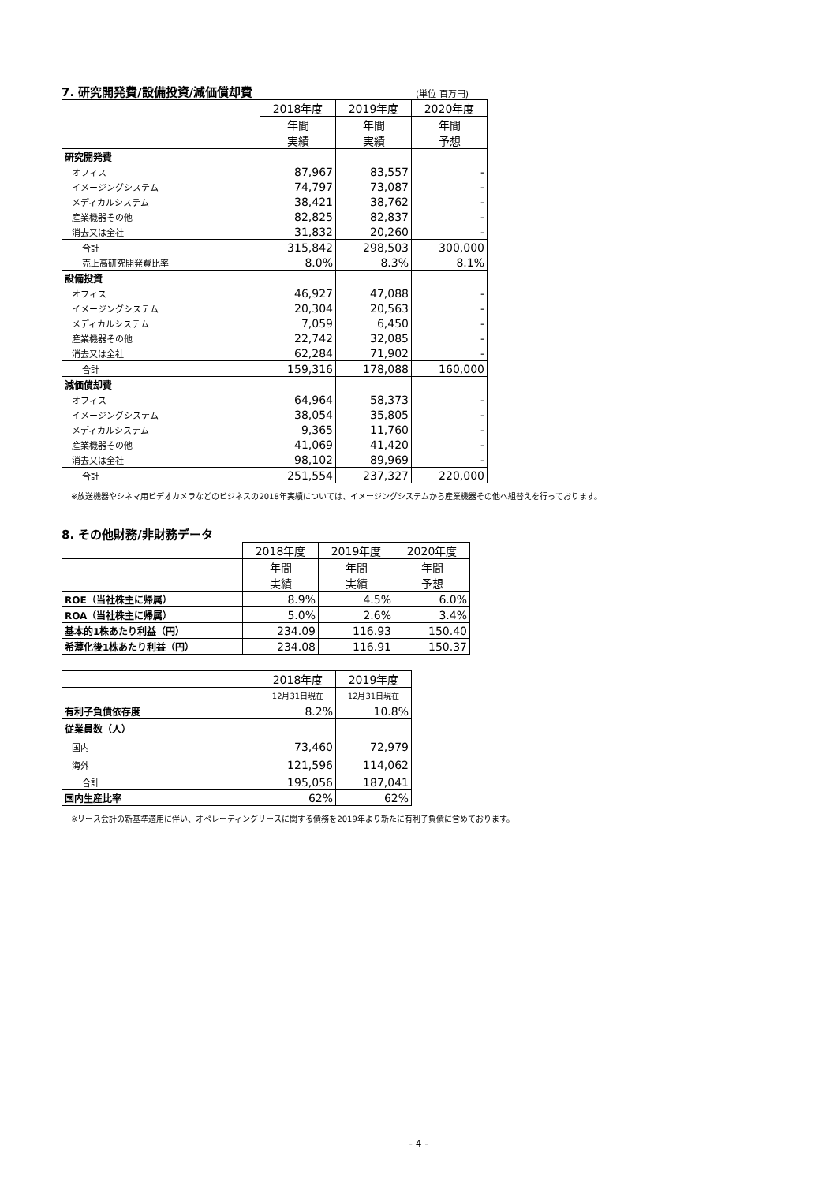7. 研究開発費/設備投資/減価償却費 (単位 百万円)
| | 2018年度 | 2019年度 | 2020年度 |
| --- | --- | --- | --- |
| | 年間 | 年間 | 年間 |
| | 実績 | 実績 | 予想 |
| 研究開発費 | | | |
| オフィス | 87,967 | 83,557 | - |
| イメージングシステム | 74,797 | 73,087 | - |
| メディカルシステム | 38,421 | 38,762 | - |
| 産業機器その他 | 82,825 | 82,837 | - |
| 消去又は全社 | 31,832 | 20,260 | - |
| 合計 | 315,842 | 298,503 | 300,000 |
| 売上高研究開発費比率 | 8.0% | 8.3% | 8.1% |
| 設備投資 | | | |
| オフィス | 46,927 | 47,088 | - |
| イメージングシステム | 20,304 | 20,563 | - |
| メディカルシステム | 7,059 | 6,450 | - |
| 産業機器その他 | 22,742 | 32,085 | - |
| 消去又は全社 | 62,284 | 71,902 | - |
| 合計 | 159,316 | 178,088 | 160,000 |
| 減価償却費 | | | |
| オフィス | 64,964 | 58,373 | - |
| イメージングシステム | 38,054 | 35,805 | - |
| メディカルシステム | 9,365 | 11,760 | - |
| 産業機器その他 | 41,069 | 41,420 | - |
| 消去又は全社 | 98,102 | 89,969 | - |
| 合計 | 251,554 | 237,327 | 220,000 |
※放送機器やシネマ用ビデオカメラなどのビジネスの2018年実績については、イメージングシステムから産業機器その他へ組替えを行っております。
8. その他財務/非財務データ
| | 2018年度 | 2019年度 | 2020年度 |
| --- | --- | --- | --- |
| | 年間 | 年間 | 年間 |
| | 実績 | 実績 | 予想 |
| ROE（当社株主に帰属） | 8.9% | 4.5% | 6.0% |
| ROA（当社株主に帰属） | 5.0% | 2.6% | 3.4% |
| 基本的1株あたり利益（円） | 234.09 | 116.93 | 150.40 |
| 希薄化後1株あたり利益（円） | 234.08 | 116.91 | 150.37 |
| | 2018年度 | 2019年度 |
| --- | --- | --- |
| | 12月31日現在 | 12月31日現在 |
| 有利子負債依存度 | 8.2% | 10.8% |
| 従業員数（人） | | |
| 国内 | 73,460 | 72,979 |
| 海外 | 121,596 | 114,062 |
| 合計 | 195,056 | 187,041 |
| 国内生産比率 | 62% | 62% |
※リース会計の新基準適用に伴い、オペレーティングリースに関する債務を2019年より新たに有利子負債に含めております。
- 4 -